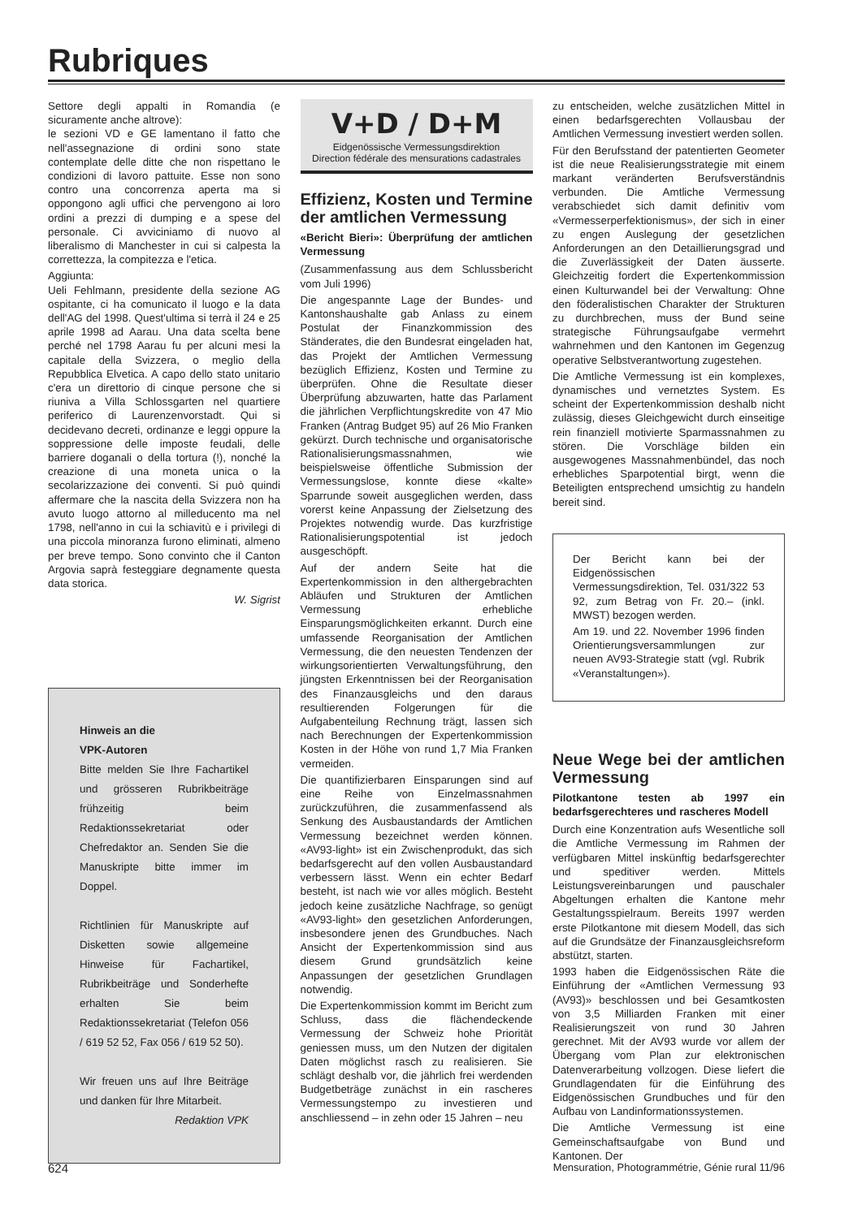Rubriques
Settore degli appalti in Romandia (e sicuramente anche altrove):
le sezioni VD e GE lamentano il fatto che nell'assegnazione di ordini sono state contemplate delle ditte che non rispettano le condizioni di lavoro pattuite. Esse non sono contro una concorrenza aperta ma si oppongono agli uffici che pervengono ai loro ordini a prezzi di dumping e a spese del personale. Ci avviciniamo di nuovo al liberalismo di Manchester in cui si calpesta la correttezza, la compitezza e l'etica.
Aggiunta:
Ueli Fehlmann, presidente della sezione AG ospitante, ci ha comunicato il luogo e la data dell'AG del 1998. Quest'ultima si terrà il 24 e 25 aprile 1998 ad Aarau. Una data scelta bene perché nel 1798 Aarau fu per alcuni mesi la capitale della Svizzera, o meglio della Repubblica Elvetica. A capo dello stato unitario c'era un direttorio di cinque persone che si riuniva a Villa Schlossgarten nel quartiere periferico di Laurenzenvorstadt. Qui si decidevano decreti, ordinanze e leggi oppure la soppressione delle imposte feudali, delle barriere doganali o della tortura (!), nonché la creazione di una moneta unica o la secolarizzazione dei conventi. Si può quindi affermare che la nascita della Svizzera non ha avuto luogo attorno al milleducento ma nel 1798, nell'anno in cui la schiavitù e i privilegi di una piccola minoranza furono eliminati, almeno per breve tempo. Sono convinto che il Canton Argovia saprà festeggiare degnamente questa data storica.
W. Sigrist
Hinweis an die
VPK-Autoren
Bitte melden Sie Ihre Fachartikel und grösseren Rubrikbeiträge frühzeitig beim Redaktionssekretariat oder Chefredaktor an. Senden Sie die Manuskripte bitte immer im Doppel.
Richtlinien für Manuskripte auf Disketten sowie allgemeine Hinweise für Fachartikel, Rubrikbeiträge und Sonderhefte erhalten Sie beim Redaktionssekretariat (Telefon 056 / 619 52 52, Fax 056 / 619 52 50).
Wir freuen uns auf Ihre Beiträge und danken für Ihre Mitarbeit.
Redaktion VPK
V+D / D+M
Eidgenössische Vermessungsdirektion
Direction fédérale des mensurations cadastrales
Effizienz, Kosten und Termine der amtlichen Vermessung
«Bericht Bieri»: Überprüfung der amtlichen Vermessung
(Zusammenfassung aus dem Schlussbericht vom Juli 1996)
Die angespannte Lage der Bundes- und Kantonshaushalte gab Anlass zu einem Postulat der Finanzkommission des Ständerates, die den Bundesrat eingeladen hat, das Projekt der Amtlichen Vermessung bezüglich Effizienz, Kosten und Termine zu überprüfen. Ohne die Resultate dieser Überprüfung abzuwarten, hatte das Parlament die jährlichen Verpflichtungskredite von 47 Mio Franken (Antrag Budget 95) auf 26 Mio Franken gekürzt. Durch technische und organisatorische Rationalisierungsmassnahmen, wie beispielsweise öffentliche Submission der Vermessungslose, konnte diese «kalte» Sparrunde soweit ausgeglichen werden, dass vorerst keine Anpassung der Zielsetzung des Projektes notwendig wurde. Das kurzfristige Rationalisierungspotential ist jedoch ausgeschöpft.
Auf der andern Seite hat die Expertenkommission in den althergebrachten Abläufen und Strukturen der Amtlichen Vermessung erhebliche Einsparungsmöglichkeiten erkannt. Durch eine umfassende Reorganisation der Amtlichen Vermessung, die den neuesten Tendenzen der wirkungsorientierten Verwaltungsführung, den jüngsten Erkenntnissen bei der Reorganisation des Finanzausgleichs und den daraus resultierenden Folgerungen für die Aufgabenteilung Rechnung trägt, lassen sich nach Berechnungen der Expertenkommission Kosten in der Höhe von rund 1,7 Mia Franken vermeiden.
Die quantifizierbaren Einsparungen sind auf eine Reihe von Einzelmassnahmen zurückzuführen, die zusammenfassend als Senkung des Ausbaustandards der Amtlichen Vermessung bezeichnet werden können. «AV93-light» ist ein Zwischenprodukt, das sich bedarfsgerecht auf den vollen Ausbaustandard verbessern lässt. Wenn ein echter Bedarf besteht, ist nach wie vor alles möglich. Besteht jedoch keine zusätzliche Nachfrage, so genügt «AV93-light» den gesetzlichen Anforderungen, insbesondere jenen des Grundbuches. Nach Ansicht der Expertenkommission sind aus diesem Grund grundsätzlich keine Anpassungen der gesetzlichen Grundlagen notwendig.
Die Expertenkommission kommt im Bericht zum Schluss, dass die flächendeckende Vermessung der Schweiz hohe Priorität geniessen muss, um den Nutzen der digitalen Daten möglichst rasch zu realisieren. Sie schlägt deshalb vor, die jährlich frei werdenden Budgetbeträge zunächst in ein rascheres Vermessungstempo zu investieren und anschliessend – in zehn oder 15 Jahren – neu
zu entscheiden, welche zusätzlichen Mittel in einen bedarfsgerechten Vollausbau der Amtlichen Vermessung investiert werden sollen.
Für den Berufsstand der patentierten Geometer ist die neue Realisierungsstrategie mit einem markant veränderten Berufsverständnis verbunden. Die Amtliche Vermessung verabschiedet sich damit definitiv vom «Vermesserperfektionismus», der sich in einer zu engen Auslegung der gesetzlichen Anforderungen an den Detaillierungsgrad und die Zuverlässigkeit der Daten äusserte. Gleichzeitig fordert die Expertenkommission einen Kulturwandel bei der Verwaltung: Ohne den föderalistischen Charakter der Strukturen zu durchbrechen, muss der Bund seine strategische Führungsaufgabe vermehrt wahrnehmen und den Kantonen im Gegenzug operative Selbstverantwortung zugestehen.
Die Amtliche Vermessung ist ein komplexes, dynamisches und vernetztes System. Es scheint der Expertenkommission deshalb nicht zulässig, dieses Gleichgewicht durch einseitige rein finanziell motivierte Sparmassnahmen zu stören. Die Vorschläge bilden ein ausgewogenes Massnahmenbündel, das noch erhebliches Sparpotential birgt, wenn die Beteiligten entsprechend umsichtig zu handeln bereit sind.
Der Bericht kann bei der Eidgenössischen Vermessungsdirektion, Tel. 031/322 53 92, zum Betrag von Fr. 20.– (inkl. MWST) bezogen werden.
Am 19. und 22. November 1996 finden Orientierungsversammlungen zur neuen AV93-Strategie statt (vgl. Rubrik «Veranstaltungen»).
Neue Wege bei der amtlichen Vermessung
Pilotkantone testen ab 1997 ein bedarfsgerechteres und rascheres Modell
Durch eine Konzentration aufs Wesentliche soll die Amtliche Vermessung im Rahmen der verfügbaren Mittel inskünftig bedarfsgerechter und speditiver werden. Mittels Leistungsvereinbarungen und pauschaler Abgeltungen erhalten die Kantone mehr Gestaltungsspielraum. Bereits 1997 werden erste Pilotkantone mit diesem Modell, das sich auf die Grundsätze der Finanzausgleichsreform abstützt, starten.
1993 haben die Eidgenössischen Räte die Einführung der «Amtlichen Vermessung 93 (AV93)» beschlossen und bei Gesamtkosten von 3,5 Milliarden Franken mit einer Realisierungszeit von rund 30 Jahren gerechnet. Mit der AV93 wurde vor allem der Übergang vom Plan zur elektronischen Datenverarbeitung vollzogen. Diese liefert die Grundlagendaten für die Einführung des Eidgenössischen Grundbuches und für den Aufbau von Landinformationssystemen.
Die Amtliche Vermessung ist eine Gemeinschaftsaufgabe von Bund und Kantonen. Der
624 Mensuration, Photogrammétrie, Génie rural 11/96